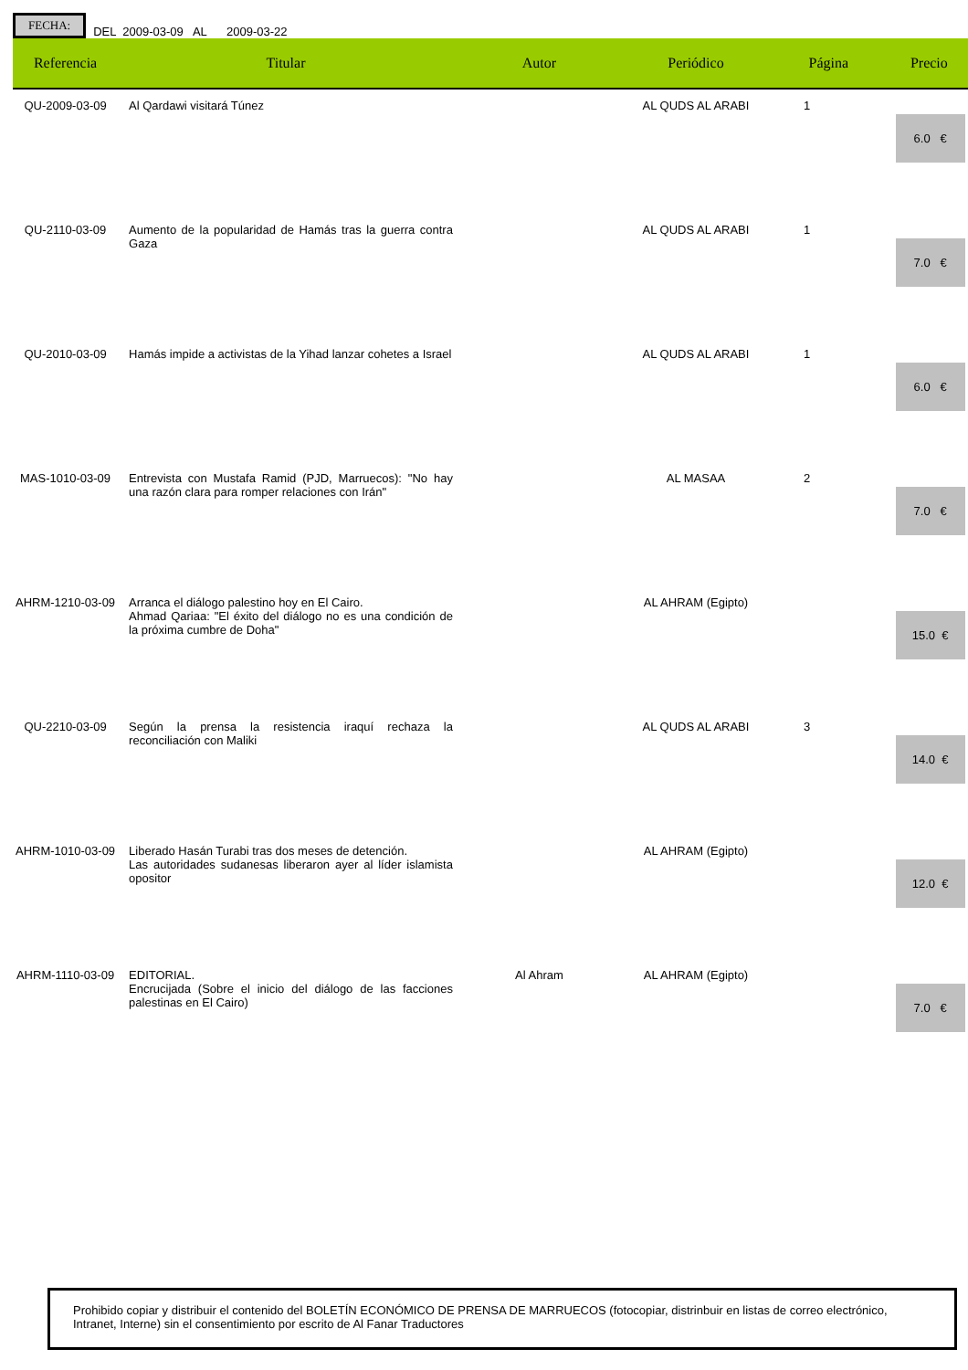FECHA: DEL 2009-03-09 AL 2009-03-22
| Referencia | Titular | Autor | Periódico | Página | Precio |
| --- | --- | --- | --- | --- | --- |
| QU-2009-03-09 | Al Qardawi visitará Túnez | | AL QUDS AL ARABI | 1 | 6.0 € |
| QU-2110-03-09 | Aumento de la popularidad de Hamás tras la guerra contra Gaza | | AL QUDS AL ARABI | 1 | 7.0 € |
| QU-2010-03-09 | Hamás impide a activistas de la Yihad lanzar cohetes a Israel | | AL QUDS AL ARABI | 1 | 6.0 € |
| MAS-1010-03-09 | Entrevista con Mustafa Ramid (PJD, Marruecos): "No hay una razón clara para romper relaciones con Irán" | | AL MASAA | 2 | 7.0 € |
| AHRM-1210-03-09 | Arranca el diálogo palestino hoy en El Cairo. Ahmad Qariaa: "El éxito del diálogo no es una condición de la próxima cumbre de Doha" | | AL AHRAM (Egipto) | | 15.0 € |
| QU-2210-03-09 | Según la prensa la resistencia iraquí rechaza la reconciliación con Maliki | | AL QUDS AL ARABI | 3 | 14.0 € |
| AHRM-1010-03-09 | Liberado Hasán Turabi tras dos meses de detención. Las autoridades sudanesas liberaron ayer al líder islamista opositor | | AL AHRAM (Egipto) | | 12.0 € |
| AHRM-1110-03-09 | EDITORIAL. Encrucijada (Sobre el inicio del diálogo de las facciones palestinas en El Cairo) | Al Ahram | AL AHRAM (Egipto) | | 7.0 € |
Prohibido copiar y distribuir el contenido del BOLETÍN ECONÓMICO DE PRENSA DE MARRUECOS (fotocopiar, distrinbuir en listas de correo electrónico, Intranet, Interne) sin el consentimiento por escrito de Al Fanar Traductores